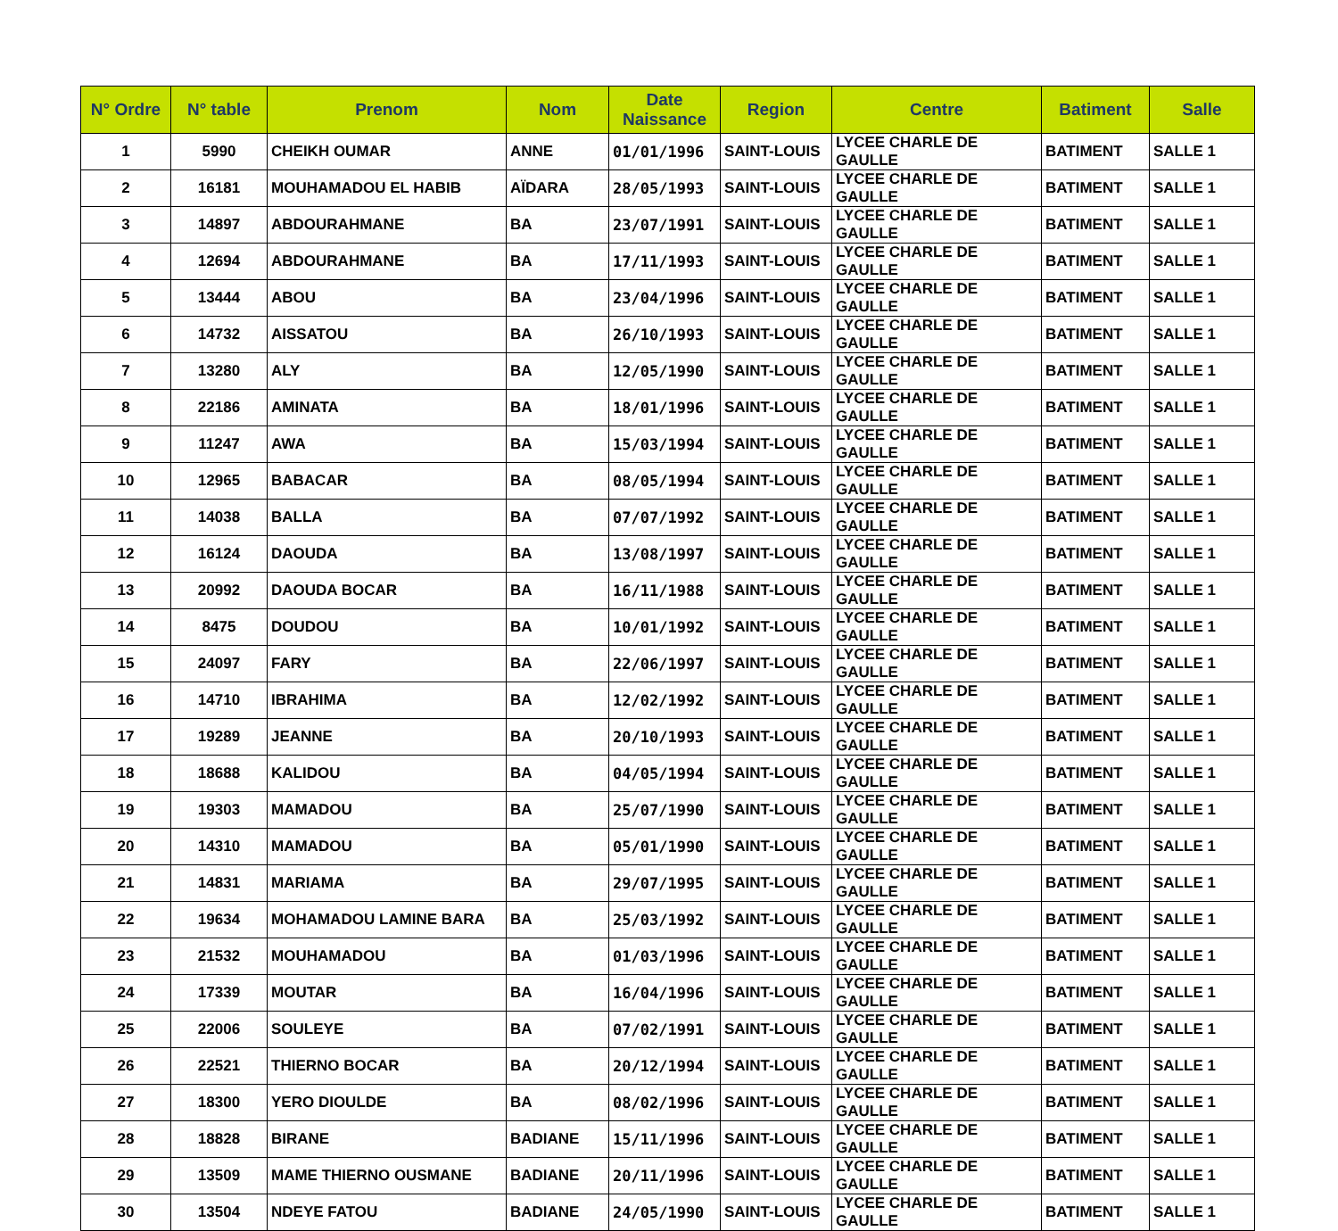| N° Ordre | N° table | Prenom | Nom | Date Naissance | Region | Centre | Batiment | Salle |
| --- | --- | --- | --- | --- | --- | --- | --- | --- |
| 1 | 5990 | CHEIKH OUMAR | ANNE | 01/01/1996 | SAINT-LOUIS | LYCEE CHARLE DE GAULLE | BATIMENT | SALLE 1 |
| 2 | 16181 | MOUHAMADOU EL HABIB | AÏDARA | 28/05/1993 | SAINT-LOUIS | LYCEE CHARLE DE GAULLE | BATIMENT | SALLE 1 |
| 3 | 14897 | ABDOURAHMANE | BA | 23/07/1991 | SAINT-LOUIS | LYCEE CHARLE DE GAULLE | BATIMENT | SALLE 1 |
| 4 | 12694 | ABDOURAHMANE | BA | 17/11/1993 | SAINT-LOUIS | LYCEE CHARLE DE GAULLE | BATIMENT | SALLE 1 |
| 5 | 13444 | ABOU | BA | 23/04/1996 | SAINT-LOUIS | LYCEE CHARLE DE GAULLE | BATIMENT | SALLE 1 |
| 6 | 14732 | AISSATOU | BA | 26/10/1993 | SAINT-LOUIS | LYCEE CHARLE DE GAULLE | BATIMENT | SALLE 1 |
| 7 | 13280 | ALY | BA | 12/05/1990 | SAINT-LOUIS | LYCEE CHARLE DE GAULLE | BATIMENT | SALLE 1 |
| 8 | 22186 | AMINATA | BA | 18/01/1996 | SAINT-LOUIS | LYCEE CHARLE DE GAULLE | BATIMENT | SALLE 1 |
| 9 | 11247 | AWA | BA | 15/03/1994 | SAINT-LOUIS | LYCEE CHARLE DE GAULLE | BATIMENT | SALLE 1 |
| 10 | 12965 | BABACAR | BA | 08/05/1994 | SAINT-LOUIS | LYCEE CHARLE DE GAULLE | BATIMENT | SALLE 1 |
| 11 | 14038 | BALLA | BA | 07/07/1992 | SAINT-LOUIS | LYCEE CHARLE DE GAULLE | BATIMENT | SALLE 1 |
| 12 | 16124 | DAOUDA | BA | 13/08/1997 | SAINT-LOUIS | LYCEE CHARLE DE GAULLE | BATIMENT | SALLE 1 |
| 13 | 20992 | DAOUDA BOCAR | BA | 16/11/1988 | SAINT-LOUIS | LYCEE CHARLE DE GAULLE | BATIMENT | SALLE 1 |
| 14 | 8475 | DOUDOU | BA | 10/01/1992 | SAINT-LOUIS | LYCEE CHARLE DE GAULLE | BATIMENT | SALLE 1 |
| 15 | 24097 | FARY | BA | 22/06/1997 | SAINT-LOUIS | LYCEE CHARLE DE GAULLE | BATIMENT | SALLE 1 |
| 16 | 14710 | IBRAHIMA | BA | 12/02/1992 | SAINT-LOUIS | LYCEE CHARLE DE GAULLE | BATIMENT | SALLE 1 |
| 17 | 19289 | JEANNE | BA | 20/10/1993 | SAINT-LOUIS | LYCEE CHARLE DE GAULLE | BATIMENT | SALLE 1 |
| 18 | 18688 | KALIDOU | BA | 04/05/1994 | SAINT-LOUIS | LYCEE CHARLE DE GAULLE | BATIMENT | SALLE 1 |
| 19 | 19303 | MAMADOU | BA | 25/07/1990 | SAINT-LOUIS | LYCEE CHARLE DE GAULLE | BATIMENT | SALLE 1 |
| 20 | 14310 | MAMADOU | BA | 05/01/1990 | SAINT-LOUIS | LYCEE CHARLE DE GAULLE | BATIMENT | SALLE 1 |
| 21 | 14831 | MARIAMA | BA | 29/07/1995 | SAINT-LOUIS | LYCEE CHARLE DE GAULLE | BATIMENT | SALLE 1 |
| 22 | 19634 | MOHAMADOU LAMINE BARA | BA | 25/03/1992 | SAINT-LOUIS | LYCEE CHARLE DE GAULLE | BATIMENT | SALLE 1 |
| 23 | 21532 | MOUHAMADOU | BA | 01/03/1996 | SAINT-LOUIS | LYCEE CHARLE DE GAULLE | BATIMENT | SALLE 1 |
| 24 | 17339 | MOUTAR | BA | 16/04/1996 | SAINT-LOUIS | LYCEE CHARLE DE GAULLE | BATIMENT | SALLE 1 |
| 25 | 22006 | SOULEYE | BA | 07/02/1991 | SAINT-LOUIS | LYCEE CHARLE DE GAULLE | BATIMENT | SALLE 1 |
| 26 | 22521 | THIERNO BOCAR | BA | 20/12/1994 | SAINT-LOUIS | LYCEE CHARLE DE GAULLE | BATIMENT | SALLE 1 |
| 27 | 18300 | YERO DIOULDE | BA | 08/02/1996 | SAINT-LOUIS | LYCEE CHARLE DE GAULLE | BATIMENT | SALLE 1 |
| 28 | 18828 | BIRANE | BADIANE | 15/11/1996 | SAINT-LOUIS | LYCEE CHARLE DE GAULLE | BATIMENT | SALLE 1 |
| 29 | 13509 | MAME THIERNO OUSMANE | BADIANE | 20/11/1996 | SAINT-LOUIS | LYCEE CHARLE DE GAULLE | BATIMENT | SALLE 1 |
| 30 | 13504 | NDEYE FATOU | BADIANE | 24/05/1990 | SAINT-LOUIS | LYCEE CHARLE DE GAULLE | BATIMENT | SALLE 1 |